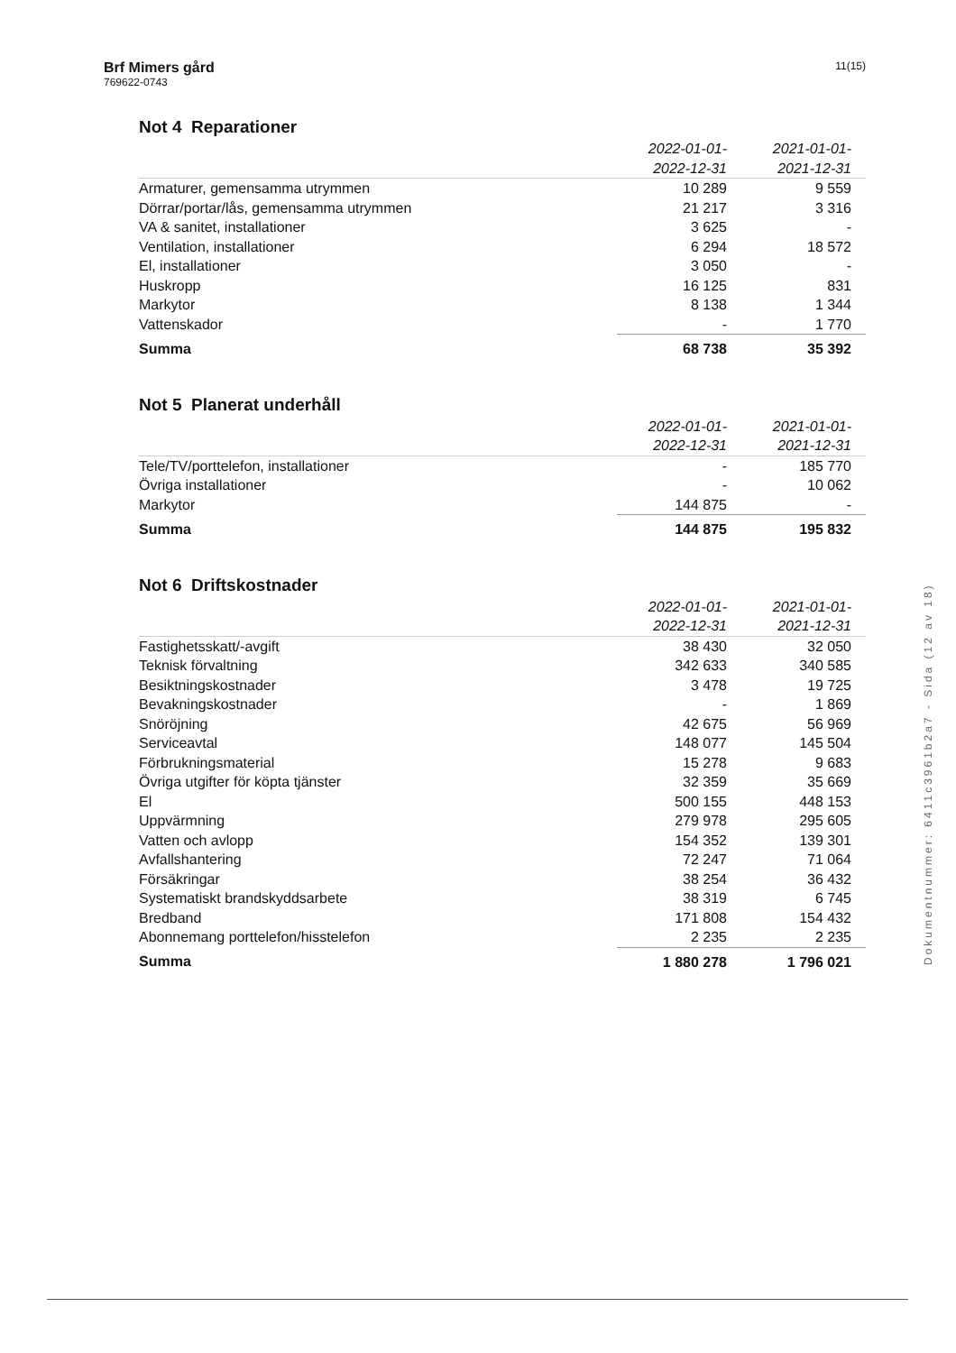Brf Mimers gård
769622-0743
11(15)
Not 4 Reparationer
| | 2022-01-01- 2022-12-31 | 2021-01-01- 2021-12-31 |
| --- | --- | --- |
| Armaturer, gemensamma utrymmen | 10 289 | 9 559 |
| Dörrar/portar/lås, gemensamma utrymmen | 21 217 | 3 316 |
| VA & sanitet, installationer | 3 625 | - |
| Ventilation, installationer | 6 294 | 18 572 |
| El, installationer | 3 050 | - |
| Huskropp | 16 125 | 831 |
| Markytor | 8 138 | 1 344 |
| Vattenskador | - | 1 770 |
| Summa | 68 738 | 35 392 |
Not 5 Planerat underhåll
| | 2022-01-01- 2022-12-31 | 2021-01-01- 2021-12-31 |
| --- | --- | --- |
| Tele/TV/porttelefon, installationer | - | 185 770 |
| Övriga installationer | - | 10 062 |
| Markytor | 144 875 | - |
| Summa | 144 875 | 195 832 |
Not 6 Driftskostnader
| | 2022-01-01- 2022-12-31 | 2021-01-01- 2021-12-31 |
| --- | --- | --- |
| Fastighetsskatt/-avgift | 38 430 | 32 050 |
| Teknisk förvaltning | 342 633 | 340 585 |
| Besiktningskostnader | 3 478 | 19 725 |
| Bevakningskostnader | - | 1 869 |
| Snöröjning | 42 675 | 56 969 |
| Serviceavtal | 148 077 | 145 504 |
| Förbrukningsmaterial | 15 278 | 9 683 |
| Övriga utgifter för köpta tjänster | 32 359 | 35 669 |
| El | 500 155 | 448 153 |
| Uppvärmning | 279 978 | 295 605 |
| Vatten och avlopp | 154 352 | 139 301 |
| Avfallshantering | 72 247 | 71 064 |
| Försäkringar | 38 254 | 36 432 |
| Systematiskt brandskyddsarbete | 38 319 | 6 745 |
| Bredband | 171 808 | 154 432 |
| Abonnemang porttelefon/hisstelefon | 2 235 | 2 235 |
| Summa | 1 880 278 | 1 796 021 |
Dokumentnummer: 6411c3961b2a7 - Sida (12 av 18)